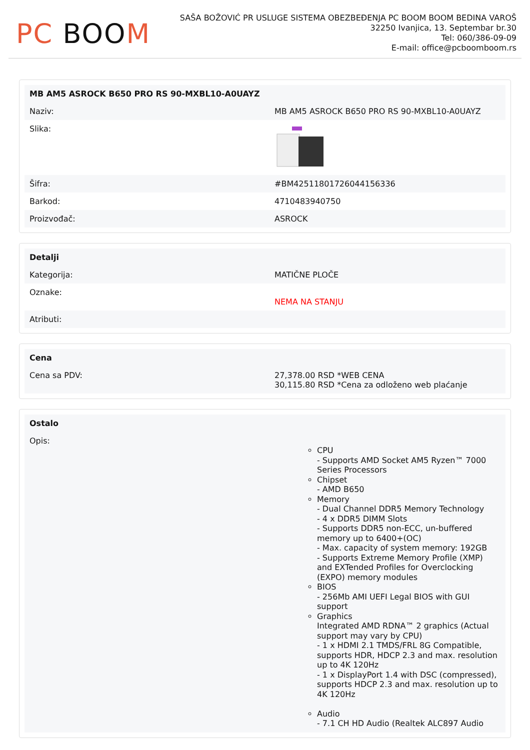PC BOOM
SAŠA BOŽOVIĆ PR USLUGE SISTEMA OBEZBEĐENJA PC BOOM BOOM BEDINA VAROŠ
32250 Ivanjica, 13. Septembar br.30
Tel: 060/386-09-09
E-mail: office@pcboomboom.rs
| MB AM5 ASROCK B650 PRO RS 90-MXBL10-A0UAYZ | |
| --- | --- |
| Naziv: | MB AM5 ASROCK B650 PRO RS 90-MXBL10-A0UAYZ |
| Slika: | |
| Šifra: | #BM425118017260441563​36 |
| Barkod: | 4710483940750 |
| Proizvođač: | ASROCK |
| Detalji | |
| --- | --- |
| Kategorija: | MATIČNE PLOČE |
| Oznake: | NEMA NA STANJU |
| Atributi: | |
| Cena | |
| --- | --- |
| Cena sa PDV: | 27,378.00 RSD *WEB CENA 30,115.80 RSD *Cena za odloženo web plaćanje |
| Ostalo | |
| --- | --- |
| Opis: | CPU - Supports AMD Socket AM5 Ryzen™ 7000 Series Processors Chipset - AMD B650 Memory - Dual Channel DDR5 Memory Technology - 4 x DDR5 DIMM Slots - Supports DDR5 non-ECC, un-buffered memory up to 6400+(OC) - Max. capacity of system memory: 192GB - Supports Extreme Memory Profile (XMP) and EXTended Profiles for Overclocking (EXPO) memory modules BIOS - 256Mb AMI UEFI Legal BIOS with GUI support Graphics Integrated AMD RDNA™ 2 graphics (Actual support may vary by CPU) - 1 x HDMI 2.1 TMDS/FRL 8G Compatible, supports HDR, HDCP 2.3 and max. resolution up to 4K 120Hz - 1 x DisplayPort 1.4 with DSC (compressed), supports HDCP 2.3 and max. resolution up to 4K 120Hz Audio - 7.1 CH HD Audio (Realtek ALC897 Audio |